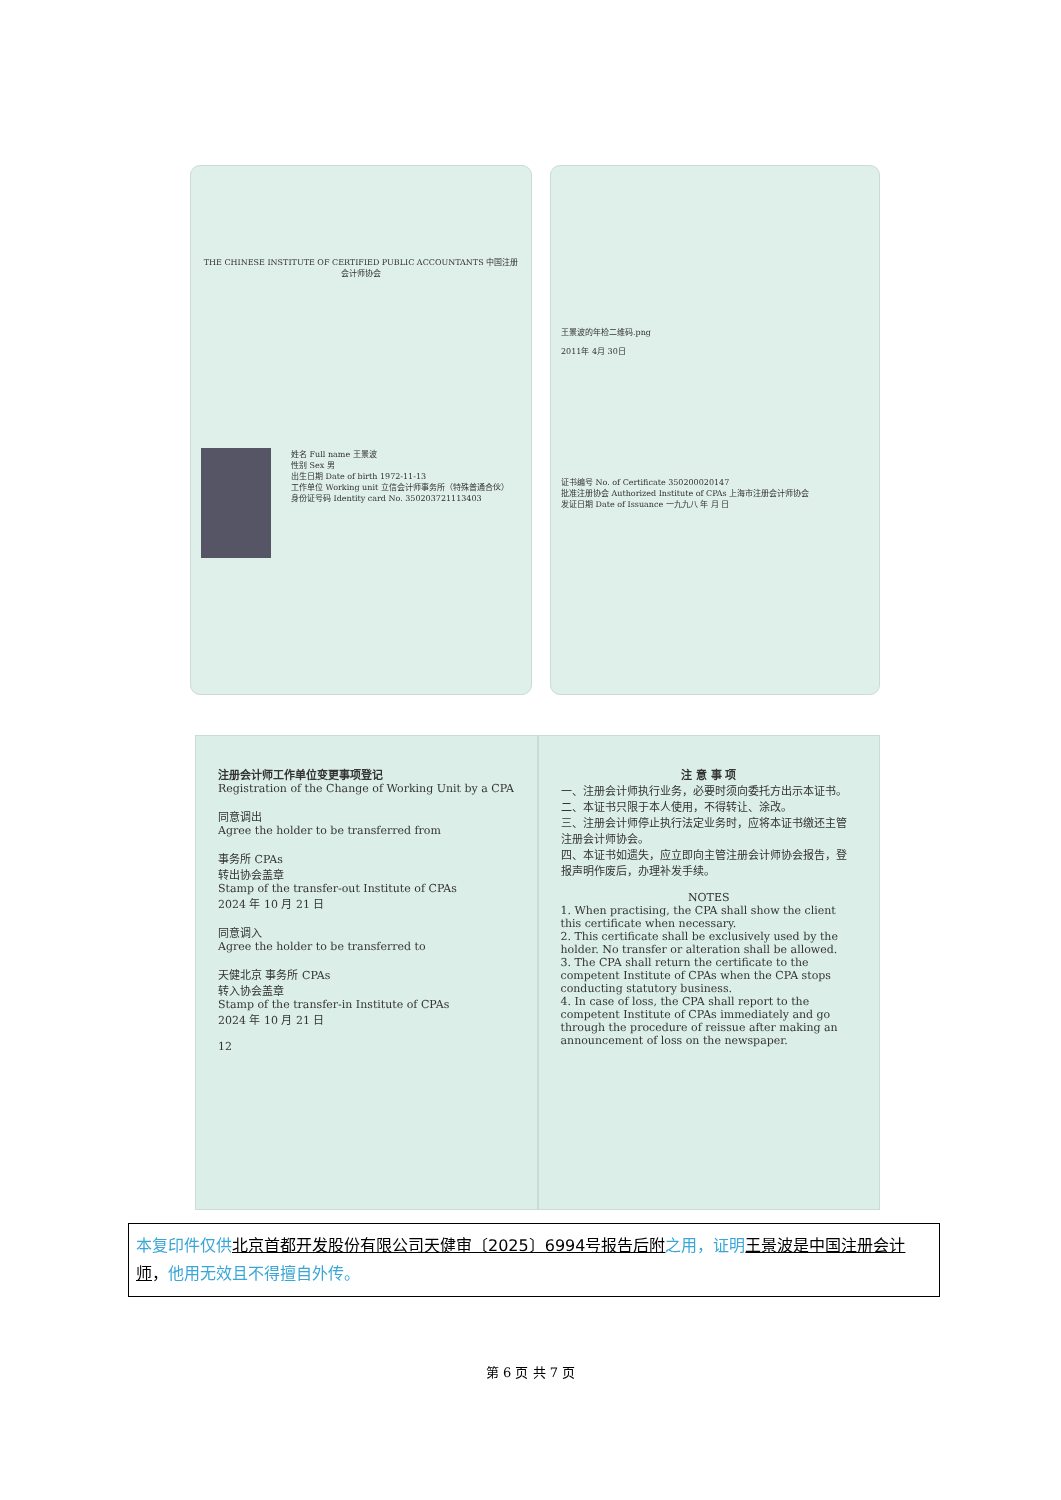THE CHINESE INSTITUTE OF CERTIFIED PUBLIC ACCOUNTANTS 中国注册会计师协会
姓名 Full name 王景波
性别 Sex 男
出生日期 Date of birth 1972-11-13
工作单位 Working unit 立信会计师事务所（特殊普通合伙）
身份证号码 Identity card No. 350203721113403
王景波的年检二维码.png
2011年 4月 30日
证书编号 No. of Certificate 350200020147
批准注册协会 Authorized Institute of CPAs 上海市注册会计师协会
发证日期 Date of Issuance 一九九八 年 月 日
注册会计师工作单位变更事项登记
Registration of the Change of Working Unit by a CPA
同意调出
Agree the holder to be transferred from
事务所 CPAs
转出协会盖章
Stamp of the transfer-out Institute of CPAs
2024 年 10 月 21 日
同意调入
Agree the holder to be transferred to
天健北京 事务所 CPAs
转入协会盖章
Stamp of the transfer-in Institute of CPAs
2024 年 10 月 21 日
12
注 意 事 项
一、注册会计师执行业务，必要时须向委托方出示本证书。
二、本证书只限于本人使用，不得转让、涂改。
三、注册会计师停止执行法定业务时，应将本证书缴还主管注册会计师协会。
四、本证书如遗失，应立即向主管注册会计师协会报告，登报声明作废后，办理补发手续。
NOTES
1. When practising, the CPA shall show the client this certificate when necessary.
2. This certificate shall be exclusively used by the holder. No transfer or alteration shall be allowed.
3. The CPA shall return the certificate to the competent Institute of CPAs when the CPA stops conducting statutory business.
4. In case of loss, the CPA shall report to the competent Institute of CPAs immediately and go through the procedure of reissue after making an announcement of loss on the newspaper.
本复印件仅供 北京首都开发股份有限公司天健审〔2025〕6994号报告后附 之用，证明 王景波是中国注册会计师，他用无效且不得擅自外传。
第 6 页 共 7 页